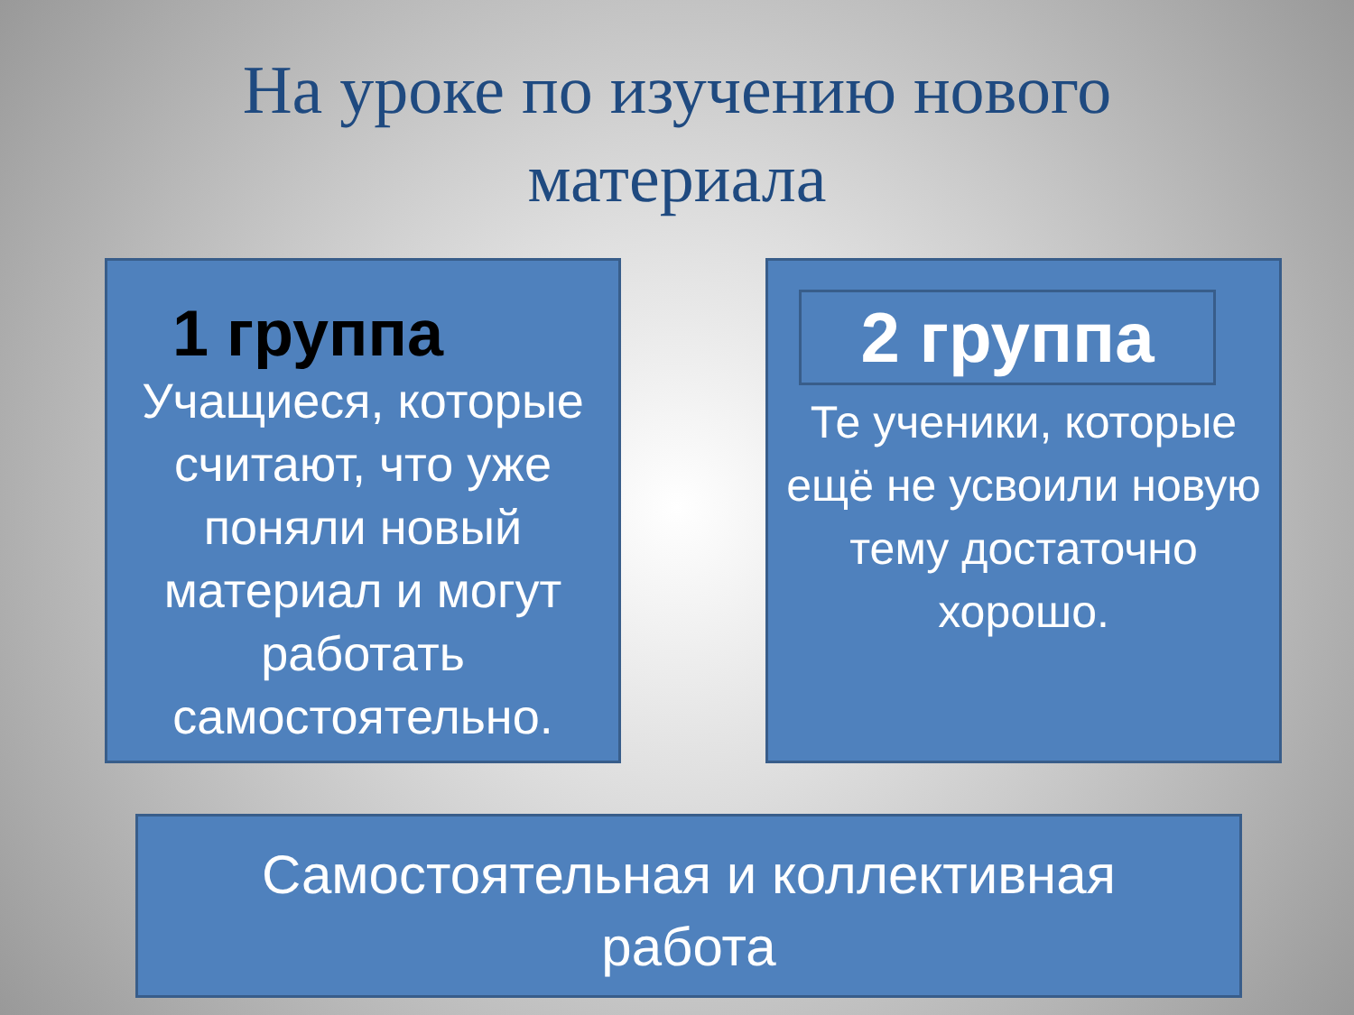На уроке по изучению нового
материала
1 группа
Учащиеся, которые считают, что уже поняли новый материал и могут работать самостоятельно.
2 группа
Те ученики, которые ещё не усвоили новую тему достаточно хорошо.
Самостоятельная и коллективная
работа